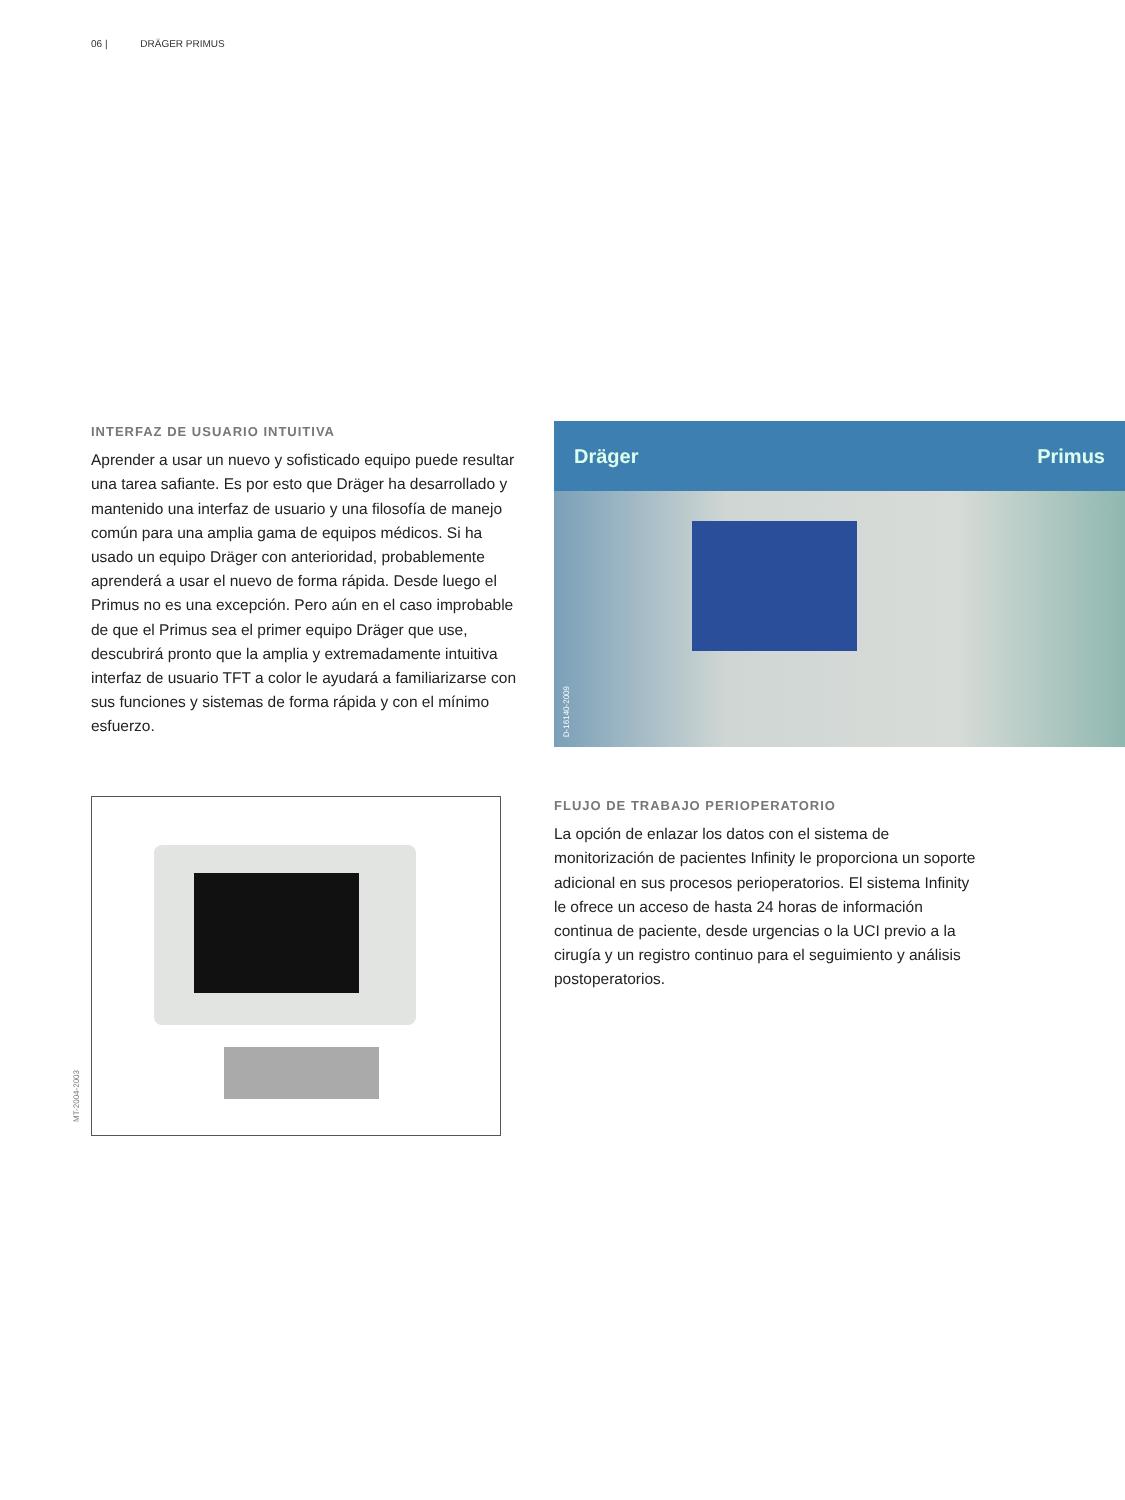06 | DRÄGER PRIMUS
INTERFAZ DE USUARIO INTUITIVA
Aprender a usar un nuevo y sofisticado equipo puede resultar una tarea safiante. Es por esto que Dräger ha desarrollado y mantenido una interfaz de usuario y una filosofía de manejo común para una amplia gama de equipos médicos. Si ha usado un equipo Dräger con anterioridad, probablemente aprenderá a usar el nuevo de forma rápida. Desde luego el Primus no es una excepción. Pero aún en el caso improbable de que el Primus sea el primer equipo Dräger que use, descubrirá pronto que la amplia y extremadamente intuitiva interfaz de usuario TFT a color le ayudará a familiarizarse con sus funciones y sistemas de forma rápida y con el mínimo esfuerzo.
Dräger Primus
D-16140-2009
MT-2004-2003
FLUJO DE TRABAJO PERIOPERATORIO
La opción de enlazar los datos con el sistema de monitorización de pacientes Infinity le proporciona un soporte adicional en sus procesos perioperatorios. El sistema Infinity le ofrece un acceso de hasta 24 horas de información continua de paciente, desde urgencias o la UCI previo a la cirugía y un registro continuo para el seguimiento y análisis postoperatorios.